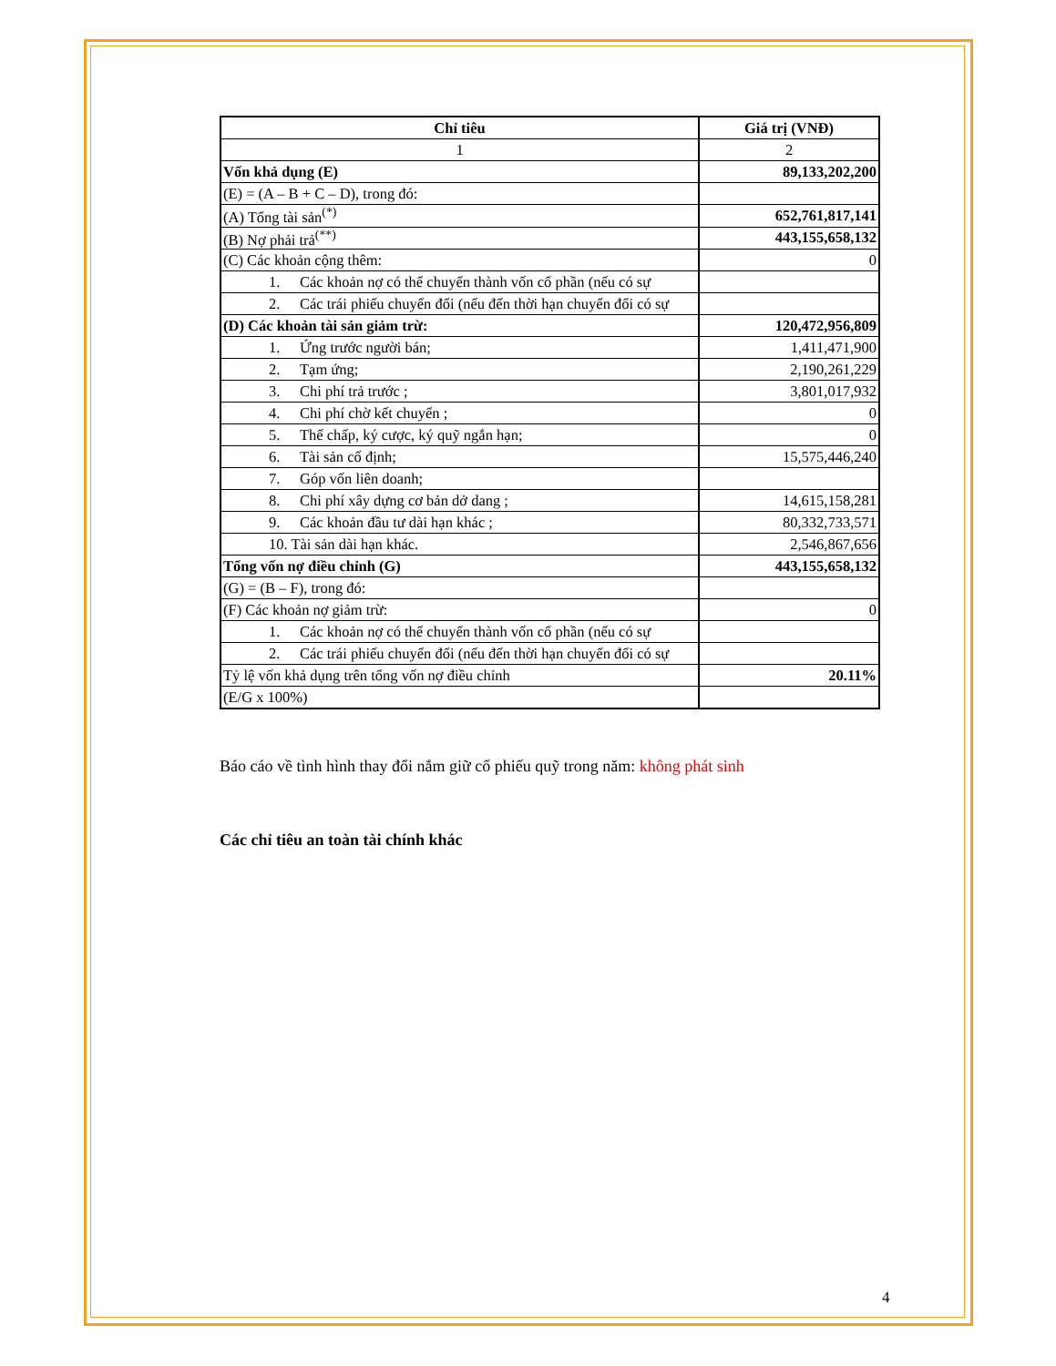| Chỉ tiêu | Giá trị (VNĐ) |
| --- | --- |
| 1 | 2 |
| Vốn khả dụng (E) | 89,133,202,200 |
| (E) = (A – B + C – D), trong đó: | |
| (A) Tổng tài sản<sup>(*)</sup> | 652,761,817,141 |
| (B) Nợ phải trả<sup>(**)</sup> | 443,155,658,132 |
| (C) Các khoản cộng thêm: | 0 |
| 1. Các khoản nợ có thể chuyển thành vốn cổ phần (nếu có sự | |
| 2. Các trái phiếu chuyển đổi (nếu đến thời hạn chuyển đổi có sự | |
| (D) Các khoản tài sản giảm trừ: | 120,472,956,809 |
| 1. Ứng trước người bán; | 1,411,471,900 |
| 2. Tạm ứng; | 2,190,261,229 |
| 3. Chi phí trả trước ; | 3,801,017,932 |
| 4. Chi phí chờ kết chuyển ; | 0 |
| 5. Thế chấp, ký cược, ký quỹ ngắn hạn; | 0 |
| 6. Tài sản cố định; | 15,575,446,240 |
| 7. Góp vốn liên doanh; | |
| 8. Chi phí xây dựng cơ bản dở dang ; | 14,615,158,281 |
| 9. Các khoản đầu tư dài hạn khác ; | 80,332,733,571 |
| 10. Tài sản dài hạn khác. | 2,546,867,656 |
| Tổng vốn nợ điều chỉnh (G) | 443,155,658,132 |
| (G) = (B – F), trong đó: | |
| (F) Các khoản nợ giảm trừ: | 0 |
| 1. Các khoản nợ có thể chuyển thành vốn cổ phần (nếu có sự | |
| 2. Các trái phiếu chuyển đổi (nếu đến thời hạn chuyển đổi có sự | |
| Tỷ lệ vốn khả dụng trên tổng vốn nợ điều chỉnh | 20.11% |
| (E/G x 100%) | |
Báo cáo về tình hình thay đổi nắm giữ cổ phiếu quỹ trong năm: không phát sinh
Các chỉ tiêu an toàn tài chính khác
4